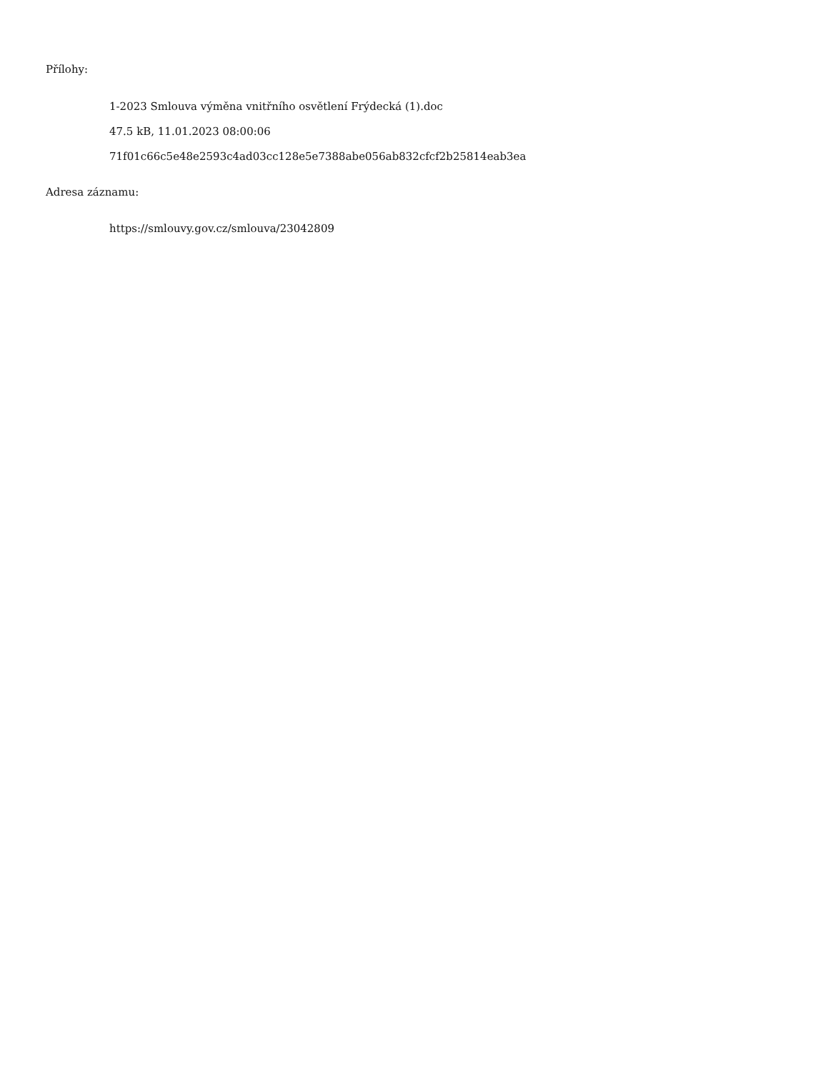Přílohy:
1-2023 Smlouva výměna vnitřního osvětlení Frýdecká (1).doc
47.5 kB, 11.01.2023 08:00:06
71f01c66c5e48e2593c4ad03cc128e5e7388abe056ab832cfcf2b25814eab3ea
Adresa záznamu:
https://smlouvy.gov.cz/smlouva/23042809